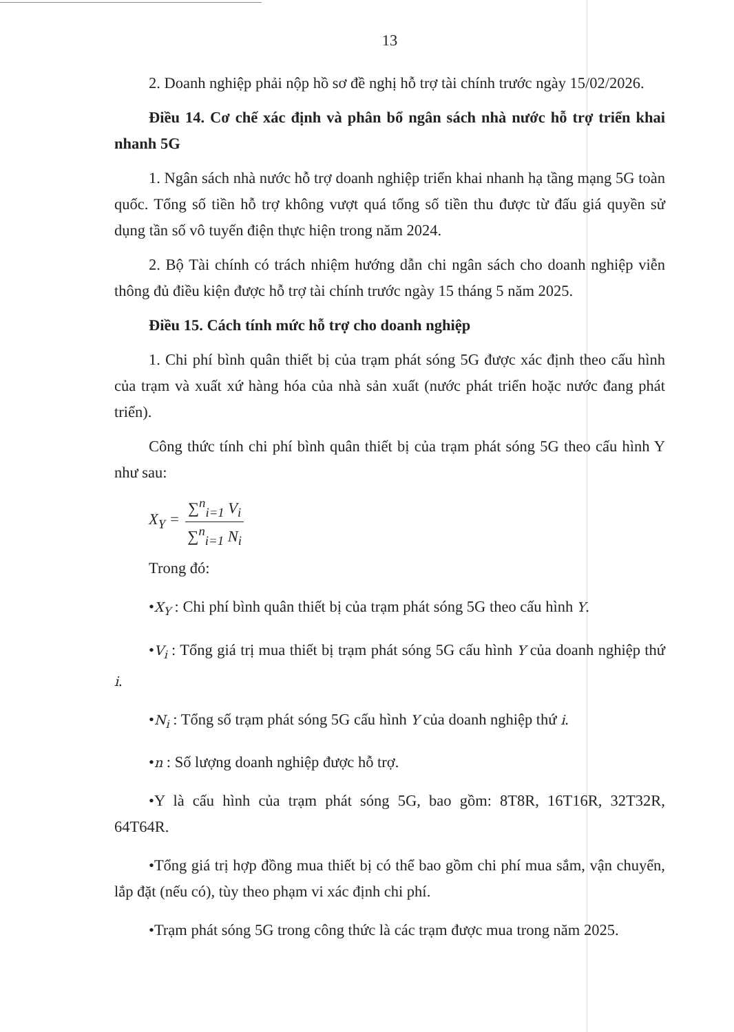13
2. Doanh nghiệp phải nộp hồ sơ đề nghị hỗ trợ tài chính trước ngày 15/02/2026.
Điều 14. Cơ chế xác định và phân bổ ngân sách nhà nước hỗ trợ triển khai nhanh 5G
1. Ngân sách nhà nước hỗ trợ doanh nghiệp triển khai nhanh hạ tầng mạng 5G toàn quốc. Tổng số tiền hỗ trợ không vượt quá tổng số tiền thu được từ đấu giá quyền sử dụng tần số vô tuyến điện thực hiện trong năm 2024.
2. Bộ Tài chính có trách nhiệm hướng dẫn chi ngân sách cho doanh nghiệp viễn thông đủ điều kiện được hỗ trợ tài chính trước ngày 15 tháng 5 năm 2025.
Điều 15. Cách tính mức hỗ trợ cho doanh nghiệp
1. Chi phí bình quân thiết bị của trạm phát sóng 5G được xác định theo cấu hình của trạm và xuất xứ hàng hóa của nhà sản xuất (nước phát triển hoặc nước đang phát triển).
Công thức tính chi phí bình quân thiết bị của trạm phát sóng 5G theo cấu hình Y như sau:
X<sub>Y</sub> = ∑<sup>n</sup><sub>i=1</sub> V<sub>i</sub> ∑<sup>n</sup><sub>i=1</sub> N<sub>i</sub>
Trong đó:
•X<sub>Y</sub> : Chi phí bình quân thiết bị của trạm phát sóng 5G theo cấu hình Y.
•V<sub>i</sub> : Tổng giá trị mua thiết bị trạm phát sóng 5G cấu hình Y của doanh nghiệp thứ i.
•N<sub>i</sub> : Tổng số trạm phát sóng 5G cấu hình Y của doanh nghiệp thứ i.
•n : Số lượng doanh nghiệp được hỗ trợ.
•Y là cấu hình của trạm phát sóng 5G, bao gồm: 8T8R, 16T16R, 32T32R, 64T64R.
•Tổng giá trị hợp đồng mua thiết bị có thể bao gồm chi phí mua sắm, vận chuyển, lắp đặt (nếu có), tùy theo phạm vi xác định chi phí.
•Trạm phát sóng 5G trong công thức là các trạm được mua trong năm 2025.